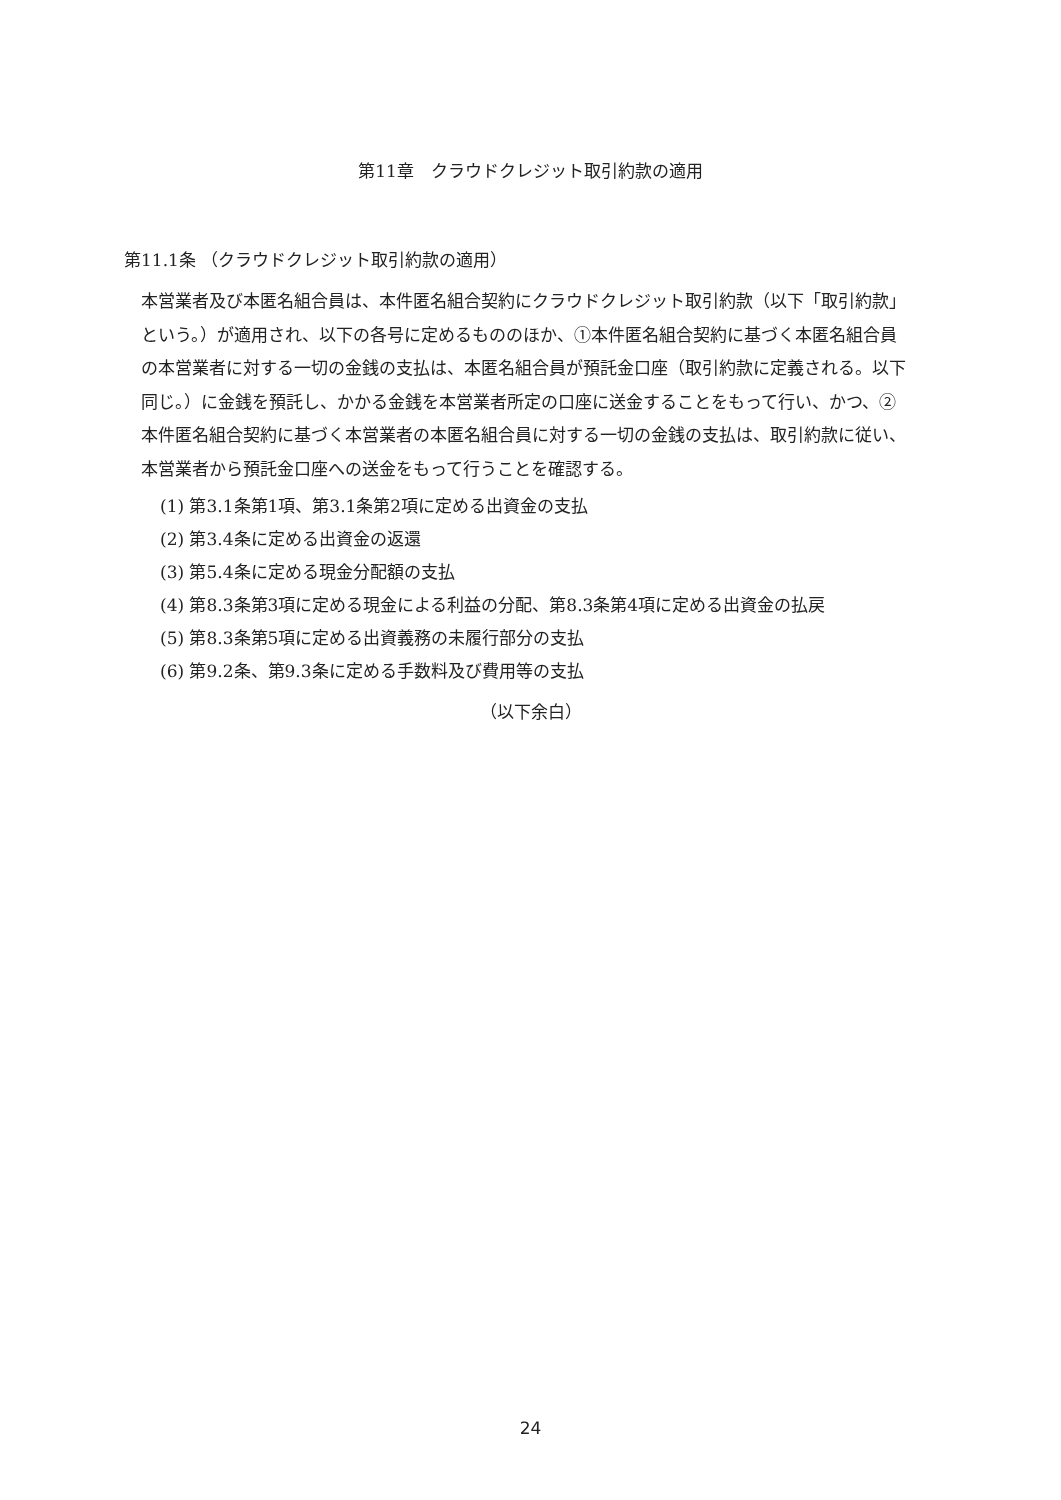第11章　クラウドクレジット取引約款の適用
第11.1条 （クラウドクレジット取引約款の適用）
本営業者及び本匿名組合員は、本件匿名組合契約にクラウドクレジット取引約款（以下「取引約款」という。）が適用され、以下の各号に定めるもののほか、①本件匿名組合契約に基づく本匿名組合員の本営業者に対する一切の金銭の支払は、本匿名組合員が預託金口座（取引約款に定義される。以下同じ。）に金銭を預託し、かかる金銭を本営業者所定の口座に送金することをもって行い、かつ、②本件匿名組合契約に基づく本営業者の本匿名組合員に対する一切の金銭の支払は、取引約款に従い、本営業者から預託金口座への送金をもって行うことを確認する。
(1) 第3.1条第1項、第3.1条第2項に定める出資金の支払
(2) 第3.4条に定める出資金の返還
(3) 第5.4条に定める現金分配額の支払
(4) 第8.3条第3項に定める現金による利益の分配、第8.3条第4項に定める出資金の払戻
(5) 第8.3条第5項に定める出資義務の未履行部分の支払
(6) 第9.2条、第9.3条に定める手数料及び費用等の支払
（以下余白）
24